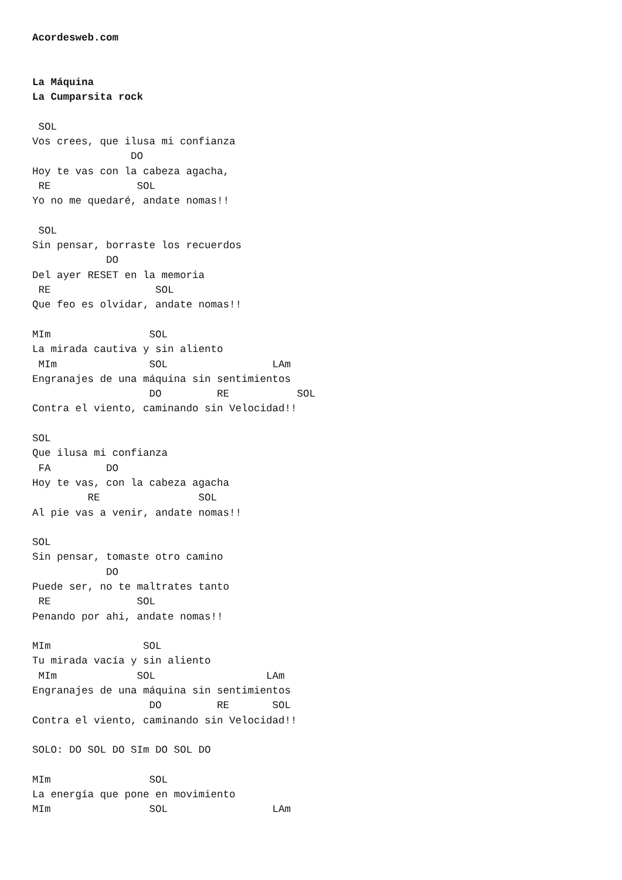Acordesweb.com


La Máquina
La Cumparsita rock

 SOL
Vos crees, que ilusa mi confianza
                DO
Hoy te vas con la cabeza agacha,
 RE              SOL
Yo no me quedaré, andate nomas!!

 SOL
Sin pensar, borraste los recuerdos
            DO
Del ayer RESET en la memoria
 RE                 SOL
Que feo es olvidar, andate nomas!!

MIm                SOL
La mirada cautiva y sin aliento
 MIm               SOL                 LAm
Engranajes de una máquina sin sentimientos
                   DO         RE           SOL
Contra el viento, caminando sin Velocidad!!

SOL
Que ilusa mi confianza
 FA         DO
Hoy te vas, con la cabeza agacha
         RE                SOL
Al pie vas a venir, andate nomas!!

SOL
Sin pensar, tomaste otro camino
            DO
Puede ser, no te maltrates tanto
 RE              SOL
Penando por ahi, andate nomas!!

MIm               SOL
Tu mirada vacía y sin aliento
 MIm             SOL                  LAm
Engranajes de una máquina sin sentimientos
                   DO         RE       SOL
Contra el viento, caminando sin Velocidad!!

SOLO: DO SOL DO SIm DO SOL DO

MIm                SOL
La energía que pone en movimiento
MIm                SOL                 LAm